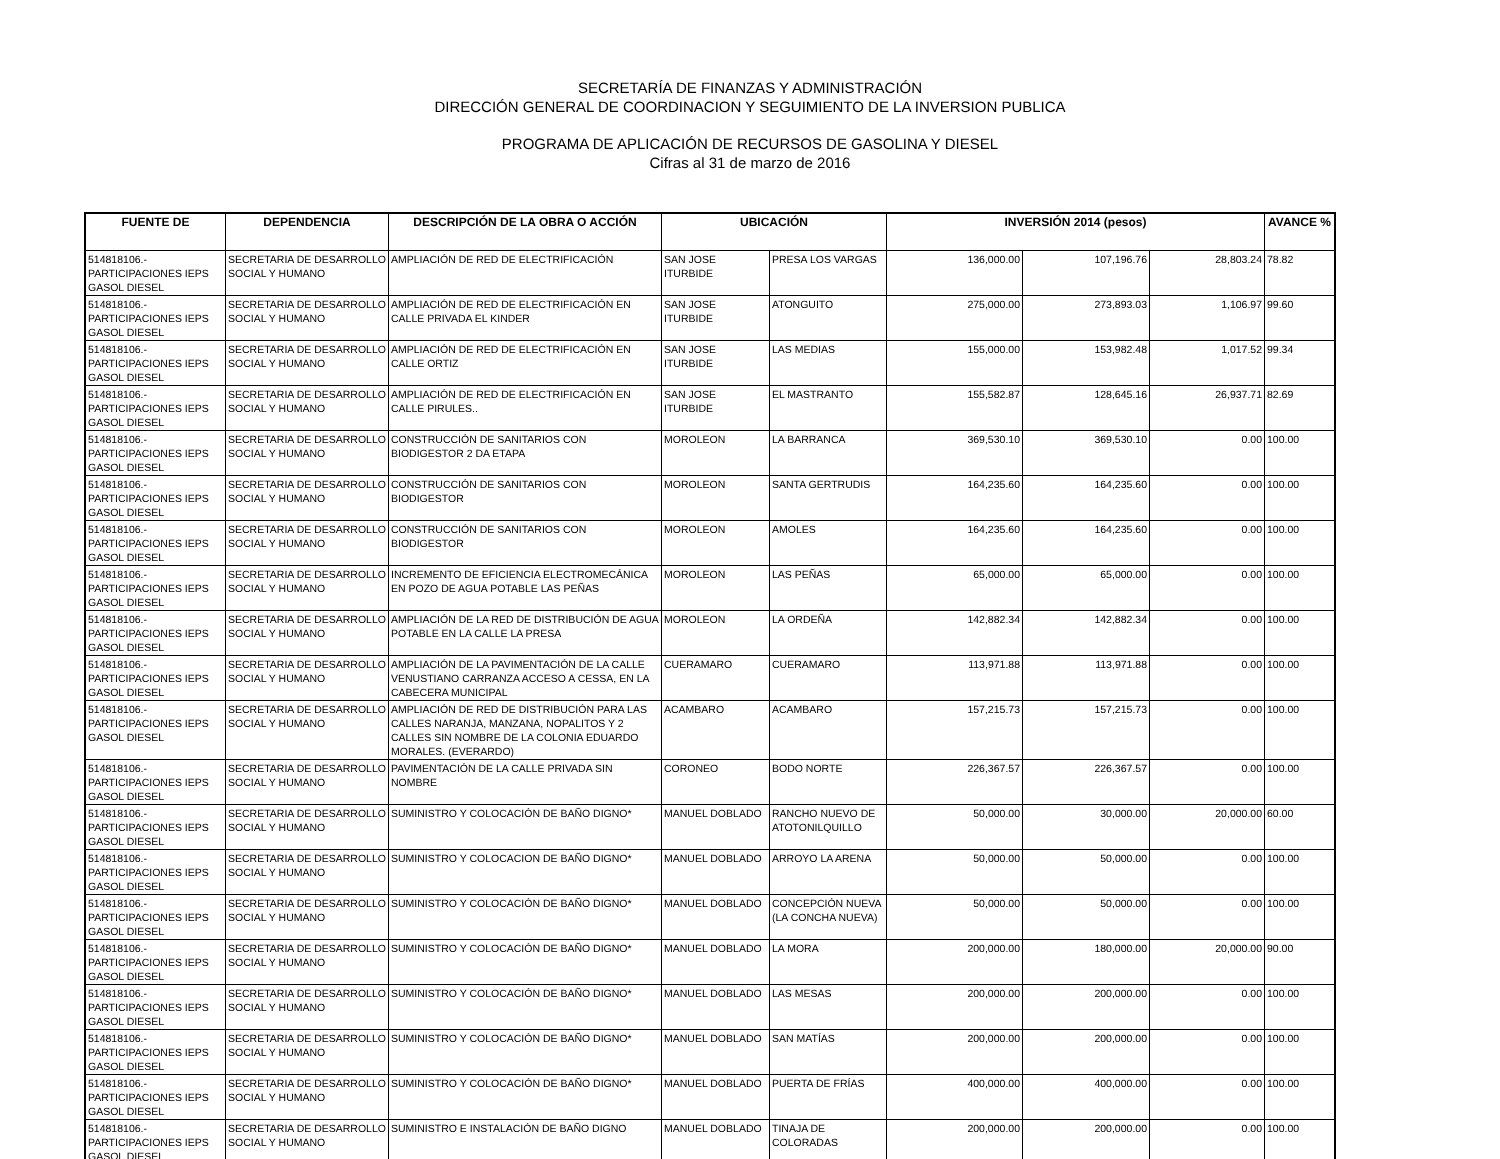SECRETARÍA DE FINANZAS Y ADMINISTRACIÓN
DIRECCIÓN GENERAL DE COORDINACION Y SEGUIMIENTO DE LA INVERSION PUBLICA
PROGRAMA DE APLICACIÓN DE RECURSOS DE GASOLINA Y DIESEL
Cifras al 31 de marzo de 2016
| FUENTE DE | DEPENDENCIA | DESCRIPCIÓN DE LA OBRA O ACCIÓN | UBICACIÓN | | INVERSIÓN 2014 (pesos) | | | AVANCE % |
| --- | --- | --- | --- | --- | --- | --- | --- | --- |
| 514818106.- PARTICIPACIONES IEPS GASOL DIESEL | SECRETARIA DE DESARROLLO SOCIAL Y HUMANO | AMPLIACIÓN DE RED DE ELECTRIFICACIÓN | SAN JOSE ITURBIDE | PRESA LOS VARGAS | 136,000.00 | 107,196.76 | 28,803.24 | 78.82 |
| 514818106.- PARTICIPACIONES IEPS GASOL DIESEL | SECRETARIA DE DESARROLLO SOCIAL Y HUMANO | AMPLIACIÓN DE RED DE ELECTRIFICACIÓN EN CALLE PRIVADA EL KINDER | SAN JOSE ITURBIDE | ATONGUITO | 275,000.00 | 273,893.03 | 1,106.97 | 99.60 |
| 514818106.- PARTICIPACIONES IEPS GASOL DIESEL | SECRETARIA DE DESARROLLO SOCIAL Y HUMANO | AMPLIACIÓN DE RED DE ELECTRIFICACIÓN EN CALLE ORTIZ | SAN JOSE ITURBIDE | LAS MEDIAS | 155,000.00 | 153,982.48 | 1,017.52 | 99.34 |
| 514818106.- PARTICIPACIONES IEPS GASOL DIESEL | SECRETARIA DE DESARROLLO SOCIAL Y HUMANO | AMPLIACIÓN DE RED DE ELECTRIFICACIÓN EN CALLE PIRULES.. | SAN JOSE ITURBIDE | EL MASTRANTO | 155,582.87 | 128,645.16 | 26,937.71 | 82.69 |
| 514818106.- PARTICIPACIONES IEPS GASOL DIESEL | SECRETARIA DE DESARROLLO SOCIAL Y HUMANO | CONSTRUCCIÓN DE SANITARIOS CON BIODIGESTOR 2 DA ETAPA | MOROLEON | LA BARRANCA | 369,530.10 | 369,530.10 | 0.00 | 100.00 |
| 514818106.- PARTICIPACIONES IEPS GASOL DIESEL | SECRETARIA DE DESARROLLO SOCIAL Y HUMANO | CONSTRUCCIÓN DE SANITARIOS CON BIODIGESTOR | MOROLEON | SANTA GERTRUDIS | 164,235.60 | 164,235.60 | 0.00 | 100.00 |
| 514818106.- PARTICIPACIONES IEPS GASOL DIESEL | SECRETARIA DE DESARROLLO SOCIAL Y HUMANO | CONSTRUCCIÓN DE SANITARIOS CON BIODIGESTOR | MOROLEON | AMOLES | 164,235.60 | 164,235.60 | 0.00 | 100.00 |
| 514818106.- PARTICIPACIONES IEPS GASOL DIESEL | SECRETARIA DE DESARROLLO SOCIAL Y HUMANO | INCREMENTO DE EFICIENCIA ELECTROMECÁNICA EN POZO DE AGUA POTABLE LAS PEÑAS | MOROLEON | LAS PEÑAS | 65,000.00 | 65,000.00 | 0.00 | 100.00 |
| 514818106.- PARTICIPACIONES IEPS GASOL DIESEL | SECRETARIA DE DESARROLLO SOCIAL Y HUMANO | AMPLIACIÓN DE LA RED DE DISTRIBUCIÓN DE AGUA POTABLE EN LA CALLE LA PRESA | MOROLEON | LA ORDEÑA | 142,882.34 | 142,882.34 | 0.00 | 100.00 |
| 514818106.- PARTICIPACIONES IEPS GASOL DIESEL | SECRETARIA DE DESARROLLO SOCIAL Y HUMANO | AMPLIACIÓN DE LA PAVIMENTACIÓN DE LA CALLE VENUSTIANO CARRANZA ACCESO A CESSA, EN LA CABECERA MUNICIPAL | CUERAMARO | CUERAMARO | 113,971.88 | 113,971.88 | 0.00 | 100.00 |
| 514818106.- PARTICIPACIONES IEPS GASOL DIESEL | SECRETARIA DE DESARROLLO SOCIAL Y HUMANO | AMPLIACIÓN DE RED DE DISTRIBUCIÓN PARA LAS CALLES NARANJA, MANZANA, NOPALITOS Y 2 CALLES SIN NOMBRE DE LA COLONIA EDUARDO MORALES. (EVERARDO) | ACAMBARO | ACAMBARO | 157,215.73 | 157,215.73 | 0.00 | 100.00 |
| 514818106.- PARTICIPACIONES IEPS GASOL DIESEL | SECRETARIA DE DESARROLLO SOCIAL Y HUMANO | PAVIMENTACIÓN DE LA CALLE PRIVADA SIN NOMBRE | CORONEO | BODO NORTE | 226,367.57 | 226,367.57 | 0.00 | 100.00 |
| 514818106.- PARTICIPACIONES IEPS GASOL DIESEL | SECRETARIA DE DESARROLLO SOCIAL Y HUMANO | SUMINISTRO Y COLOCACIÓN DE BAÑO DIGNO* | MANUEL DOBLADO | RANCHO NUEVO DE ATOTONILQUILLO | 50,000.00 | 30,000.00 | 20,000.00 | 60.00 |
| 514818106.- PARTICIPACIONES IEPS GASOL DIESEL | SECRETARIA DE DESARROLLO SOCIAL Y HUMANO | SUMINISTRO Y COLOCACION DE BAÑO DIGNO* | MANUEL DOBLADO | ARROYO LA ARENA | 50,000.00 | 50,000.00 | 0.00 | 100.00 |
| 514818106.- PARTICIPACIONES IEPS GASOL DIESEL | SECRETARIA DE DESARROLLO SOCIAL Y HUMANO | SUMINISTRO Y COLOCACIÓN DE BAÑO DIGNO* | MANUEL DOBLADO | CONCEPCIÓN NUEVA (LA CONCHA NUEVA) | 50,000.00 | 50,000.00 | 0.00 | 100.00 |
| 514818106.- PARTICIPACIONES IEPS GASOL DIESEL | SECRETARIA DE DESARROLLO SOCIAL Y HUMANO | SUMINISTRO Y COLOCACIÓN DE BAÑO DIGNO* | MANUEL DOBLADO | LA MORA | 200,000.00 | 180,000.00 | 20,000.00 | 90.00 |
| 514818106.- PARTICIPACIONES IEPS GASOL DIESEL | SECRETARIA DE DESARROLLO SOCIAL Y HUMANO | SUMINISTRO Y COLOCACIÓN DE BAÑO DIGNO* | MANUEL DOBLADO | LAS MESAS | 200,000.00 | 200,000.00 | 0.00 | 100.00 |
| 514818106.- PARTICIPACIONES IEPS GASOL DIESEL | SECRETARIA DE DESARROLLO SOCIAL Y HUMANO | SUMINISTRO Y COLOCACIÓN DE BAÑO DIGNO* | MANUEL DOBLADO | SAN MATÍAS | 200,000.00 | 200,000.00 | 0.00 | 100.00 |
| 514818106.- PARTICIPACIONES IEPS GASOL DIESEL | SECRETARIA DE DESARROLLO SOCIAL Y HUMANO | SUMINISTRO Y COLOCACIÓN DE BAÑO DIGNO* | MANUEL DOBLADO | PUERTA DE FRÍAS | 400,000.00 | 400,000.00 | 0.00 | 100.00 |
| 514818106.- PARTICIPACIONES IEPS GASOL DIESEL | SECRETARIA DE DESARROLLO SOCIAL Y HUMANO | SUMINISTRO E INSTALACIÓN DE BAÑO DIGNO | MANUEL DOBLADO | TINAJA DE COLORADAS | 200,000.00 | 200,000.00 | 0.00 | 100.00 |